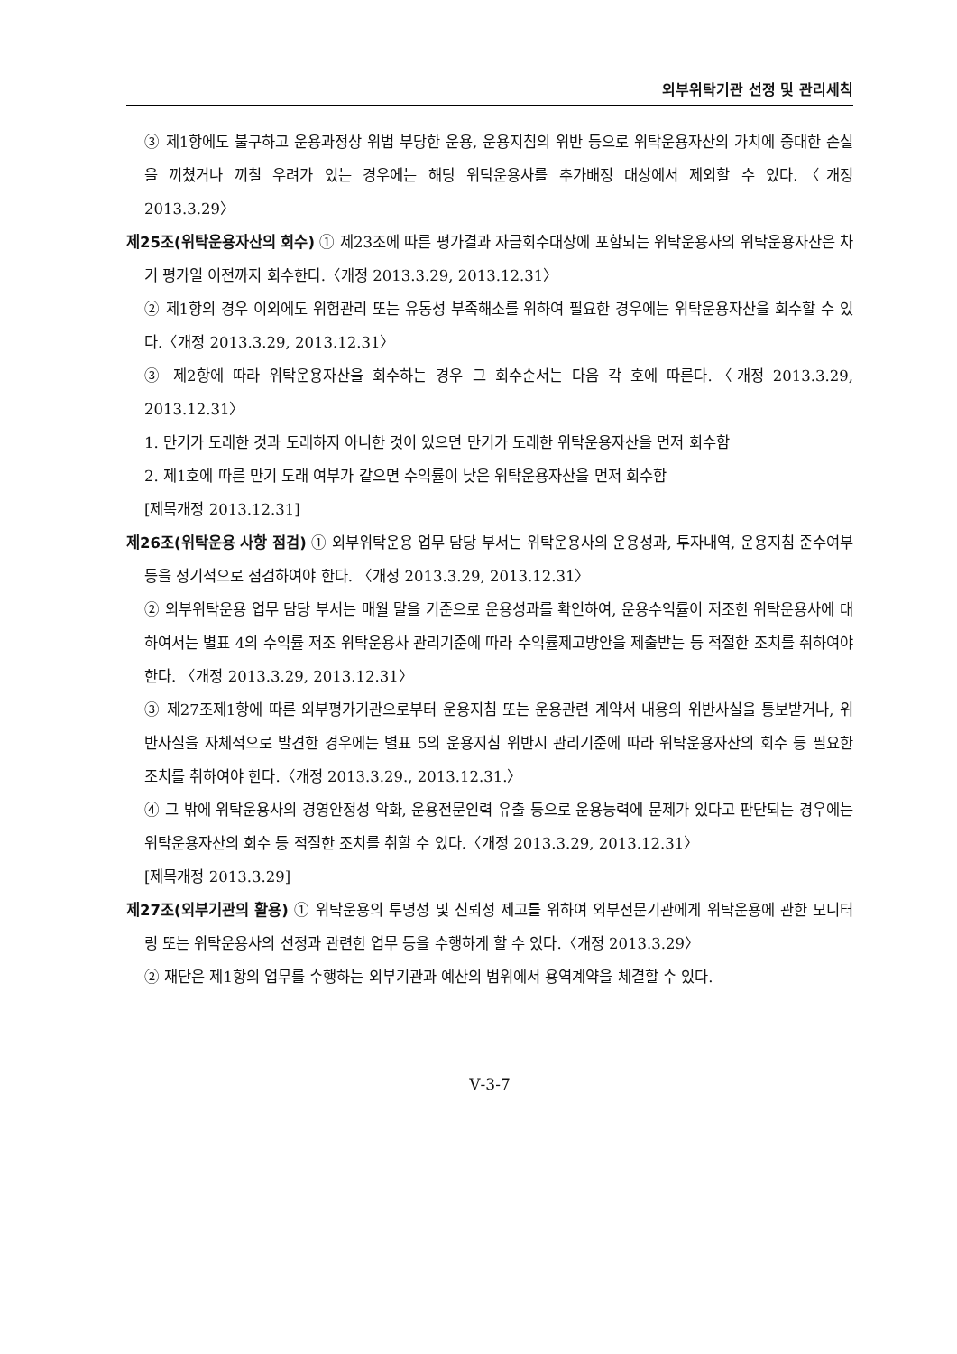외부위탁기관 선정 및 관리세칙
③ 제1항에도 불구하고 운용과정상 위법 부당한 운용, 운용지침의 위반 등으로 위탁운용자산의 가치에 중대한 손실을 끼쳤거나 끼칠 우려가 있는 경우에는 해당 위탁운용사를 추가배정 대상에서 제외할 수 있다.〈개정 2013.3.29〉
제25조(위탁운용자산의 회수) ① 제23조에 따른 평가결과 자금회수대상에 포함되는 위탁운용사의 위탁운용자산은 차기 평가일 이전까지 회수한다.〈개정 2013.3.29, 2013.12.31〉
② 제1항의 경우 이외에도 위험관리 또는 유동성 부족해소를 위하여 필요한 경우에는 위탁운용자산을 회수할 수 있다.〈개정 2013.3.29, 2013.12.31〉
③ 제2항에 따라 위탁운용자산을 회수하는 경우 그 회수순서는 다음 각 호에 따른다.〈개정 2013.3.29, 2013.12.31〉
1. 만기가 도래한 것과 도래하지 아니한 것이 있으면 만기가 도래한 위탁운용자산을 먼저 회수함
2. 제1호에 따른 만기 도래 여부가 같으면 수익률이 낮은 위탁운용자산을 먼저 회수함
[제목개정 2013.12.31]
제26조(위탁운용 사항 점검) ① 외부위탁운용 업무 담당 부서는 위탁운용사의 운용성과, 투자내역, 운용지침 준수여부 등을 정기적으로 점검하여야 한다. 〈개정 2013.3.29, 2013.12.31〉
② 외부위탁운용 업무 담당 부서는 매월 말을 기준으로 운용성과를 확인하여, 운용수익률이 저조한 위탁운용사에 대하여서는 별표 4의 수익률 저조 위탁운용사 관리기준에 따라 수익률제고방안을 제출받는 등 적절한 조치를 취하여야 한다. 〈개정 2013.3.29, 2013.12.31〉
③ 제27조제1항에 따른 외부평가기관으로부터 운용지침 또는 운용관련 계약서 내용의 위반사실을 통보받거나, 위반사실을 자체적으로 발견한 경우에는 별표 5의 운용지침 위반시 관리기준에 따라 위탁운용자산의 회수 등 필요한 조치를 취하여야 한다.〈개정 2013.3.29., 2013.12.31.〉
④ 그 밖에 위탁운용사의 경영안정성 악화, 운용전문인력 유출 등으로 운용능력에 문제가 있다고 판단되는 경우에는 위탁운용자산의 회수 등 적절한 조치를 취할 수 있다.〈개정 2013.3.29, 2013.12.31〉
[제목개정 2013.3.29]
제27조(외부기관의 활용) ① 위탁운용의 투명성 및 신뢰성 제고를 위하여 외부전문기관에게 위탁운용에 관한 모니터링 또는 위탁운용사의 선정과 관련한 업무 등을 수행하게 할 수 있다.〈개정 2013.3.29〉
② 재단은 제1항의 업무를 수행하는 외부기관과 예산의 범위에서 용역계약을 체결할 수 있다.
Ⅴ-3-7